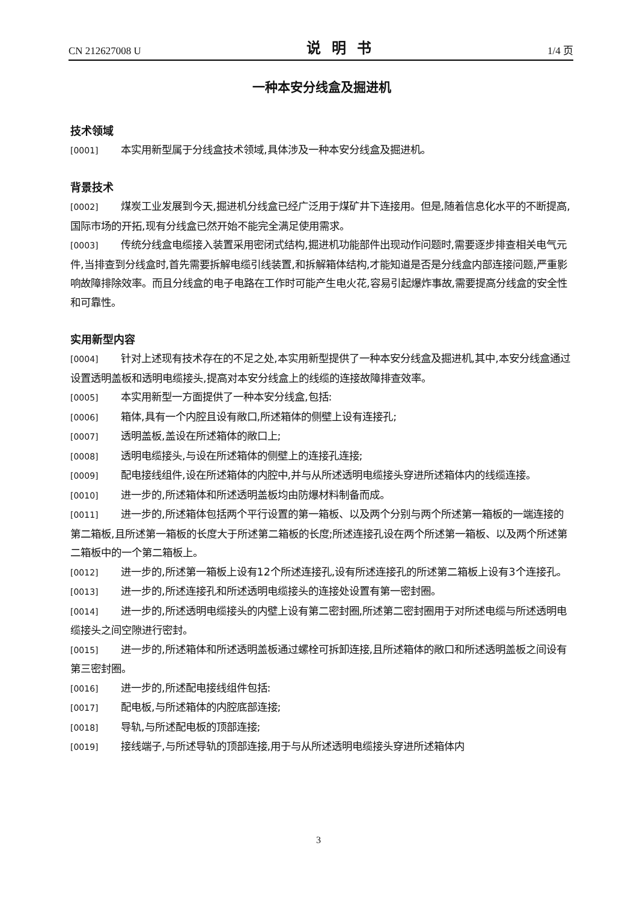CN 212627008 U 说明书 1/4 页
一种本安分线盒及掘进机
技术领域
[0001] 本实用新型属于分线盒技术领域,具体涉及一种本安分线盒及掘进机。
背景技术
[0002] 煤炭工业发展到今天,掘进机分线盒已经广泛用于煤矿井下连接用。但是,随着信息化水平的不断提高,国际市场的开拓,现有分线盒已然开始不能完全满足使用需求。
[0003] 传统分线盒电缆接入装置采用密闭式结构,掘进机功能部件出现动作问题时,需要逐步排查相关电气元件,当排查到分线盒时,首先需要拆解电缆引线装置,和拆解箱体结构,才能知道是否是分线盒内部连接问题,严重影响故障排除效率。而且分线盒的电子电路在工作时可能产生电火花,容易引起爆炸事故,需要提高分线盒的安全性和可靠性。
实用新型内容
[0004] 针对上述现有技术存在的不足之处,本实用新型提供了一种本安分线盒及掘进机,其中,本安分线盒通过设置透明盖板和透明电缆接头,提高对本安分线盒上的线缆的连接故障排查效率。
[0005] 本实用新型一方面提供了一种本安分线盒,包括:
[0006] 箱体,具有一个内腔且设有敞口,所述箱体的侧壁上设有连接孔;
[0007] 透明盖板,盖设在所述箱体的敞口上;
[0008] 透明电缆接头,与设在所述箱体的侧壁上的连接孔连接;
[0009] 配电接线组件,设在所述箱体的内腔中,并与从所述透明电缆接头穿进所述箱体内的线缆连接。
[0010] 进一步的,所述箱体和所述透明盖板均由防爆材料制备而成。
[0011] 进一步的,所述箱体包括两个平行设置的第一箱板、以及两个分别与两个所述第一箱板的一端连接的第二箱板,且所述第一箱板的长度大于所述第二箱板的长度;所述连接孔设在两个所述第一箱板、以及两个所述第二箱板中的一个第二箱板上。
[0012] 进一步的,所述第一箱板上设有12个所述连接孔,设有所述连接孔的所述第二箱板上设有3个连接孔。
[0013] 进一步的,所述连接孔和所述透明电缆接头的连接处设置有第一密封圈。
[0014] 进一步的,所述透明电缆接头的内壁上设有第二密封圈,所述第二密封圈用于对所述电缆与所述透明电缆接头之间空隙进行密封。
[0015] 进一步的,所述箱体和所述透明盖板通过螺栓可拆卸连接,且所述箱体的敞口和所述透明盖板之间设有第三密封圈。
[0016] 进一步的,所述配电接线组件包括:
[0017] 配电板,与所述箱体的内腔底部连接;
[0018] 导轨,与所述配电板的顶部连接;
[0019] 接线端子,与所述导轨的顶部连接,用于与从所述透明电缆接头穿进所述箱体内
3